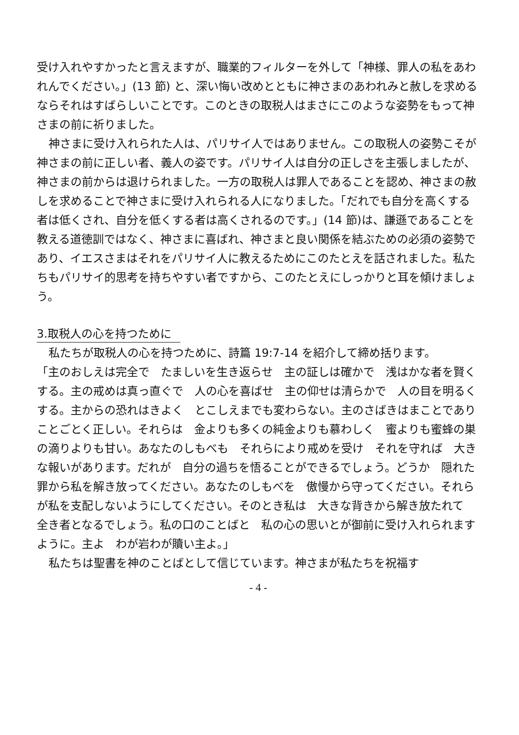受け入れやすかったと言えますが、職業的フィルターを外して「神様、罪人の私をあわれんでください。」(13 節) と、深い悔い改めとともに神さまのあわれみと赦しを求めるならそれはすばらしいことです。このときの取税人はまさにこのような姿勢をもって神さまの前に祈りました。
神さまに受け入れられた人は、パリサイ人ではありません。この取税人の姿勢こそが神さまの前に正しい者、義人の姿です。パリサイ人は自分の正しさを主張しましたが、神さまの前からは退けられました。一方の取税人は罪人であることを認め、神さまの赦しを求めることで神さまに受け入れられる人になりました。「だれでも自分を高くする者は低くされ、自分を低くする者は高くされるのです。」(14 節)は、謙遜であることを教える道徳訓ではなく、神さまに喜ばれ、神さまと良い関係を結ぶための必須の姿勢であり、イエスさまはそれをパリサイ人に教えるためにこのたとえを話されました。私たちもパリサイ的思考を持ちやすい者ですから、このたとえにしっかりと耳を傾けましょう。
3.取税人の心を持つために
私たちが取税人の心を持つために、詩篇 19:7-14 を紹介して締め括ります。
「主のおしえは完全で　たましいを生き返らせ　主の証しは確かで　浅はかな者を賢くする。主の戒めは真っ直ぐで　人の心を喜ばせ　主の仰せは清らかで　人の目を明るくする。主からの恐れはきよく　とこしえまでも変わらない。主のさばきはまことであり　ことごとく正しい。それらは　金よりも多くの純金よりも慕わしく　蜜よりも蜜蜂の巣の滴りよりも甘い。あなたのしもべも　それらにより戒めを受け　それを守れば　大きな報いがあります。だれが　自分の過ちを悟ることができるでしょう。どうか　隠れた罪から私を解き放ってください。あなたのしもべを　傲慢から守ってください。それらが私を支配しないようにしてください。そのとき私は　大きな背きから解き放たれて　全き者となるでしょう。私の口のことばと　私の心の思いとが御前に受け入れられますように。主よ　わが岩わが贖い主よ。」
私たちは聖書を神のことばとして信じています。神さまが私たちを祝福す
- 4 -